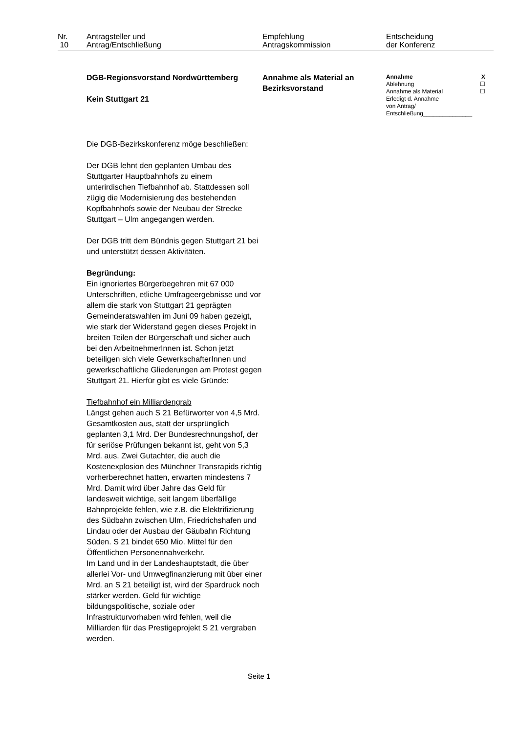| Nr. 10 | Antragsteller und Antrag/Entschließung | Empfehlung Antragskommission | Entscheidung der Konferenz |
| | DGB-Regionsvorstand Nordwürttemberg Kein Stuttgart 21 Die DGB-Bezirkskonferenz möge beschließen: Der DGB lehnt den geplanten Umbau des Stuttgarter Hauptbahnhofs zu einem unterirdischen Tiefbahnhof ab. Stattdessen soll zügig die Modernisierung des bestehenden Kopfbahnhofs sowie der Neubau der Strecke Stuttgart – Ulm angegangen werden. Der DGB tritt dem Bündnis gegen Stuttgart 21 bei und unterstützt dessen Aktivitäten. Begründung: Ein ignoriertes Bürgerbegehren mit 67 000 Unterschriften, etliche Umfrageergebnisse und vor allem die stark von Stuttgart 21 geprägten Gemeinderatswahlen im Juni 09 haben gezeigt, wie stark der Widerstand gegen dieses Projekt in breiten Teilen der Bürgerschaft und sicher auch bei den ArbeitnehmerInnen ist. Schon jetzt beteiligen sich viele GewerkschafterInnen und gewerkschaftliche Gliederungen am Protest gegen Stuttgart 21. Hierfür gibt es viele Gründe: Tiefbahnhof ein Milliardengrab Längst gehen auch S 21 Befürworter von 4,5 Mrd. Gesamtkosten aus, statt der ursprünglich geplanten 3,1 Mrd. Der Bundesrechnungshof, der für seriöse Prüfungen bekannt ist, geht von 5,3 Mrd. aus. Zwei Gutachter, die auch die Kostenexplosion des Münchner Transrapids richtig vorherberechnet hatten, erwarten mindestens 7 Mrd. Damit wird über Jahre das Geld für landesweit wichtige, seit langem überfällige Bahnprojekte fehlen, wie z.B. die Elektrifizierung des Südbahn zwischen Ulm, Friedrichshafen und Lindau oder der Ausbau der Gäubahn Richtung Süden. S 21 bindet 650 Mio. Mittel für den Öffentlichen Personennahverkehr. Im Land und in der Landeshauptstadt, die über allerlei Vor- und Umwegfinanzierung mit über einer Mrd. an S 21 beteiligt ist, wird der Spardruck noch stärker werden. Geld für wichtige bildungspolitische, soziale oder Infrastrukturvorhaben wird fehlen, weil die Milliarden für das Prestigeprojekt S 21 vergraben werden. | Annahme als Material an Bezirksvorstand | / Annahme / X / / Ablehnung / ☐ / / Annahme als Material / ☐ / / Erledigt d. Annahme von Antrag/ Entschließung_______________ / / |
Seite 1